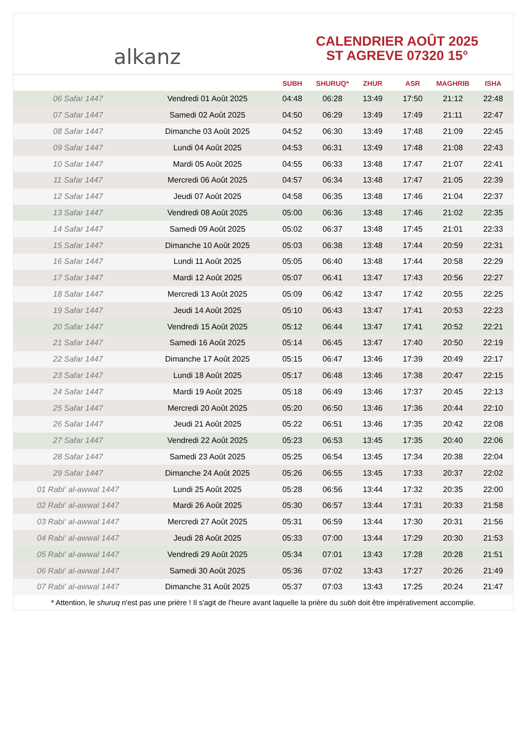alkanz
CALENDRIER AOÛT 2025
ST AGREVE 07320 15°
| | | SUBH | SHURUQ* | ZHUR | ASR | MAGHRIB | ISHA |
| --- | --- | --- | --- | --- | --- | --- | --- |
| 06 Safar 1447 | Vendredi 01 Août 2025 | 04:48 | 06:28 | 13:49 | 17:50 | 21:12 | 22:48 |
| 07 Safar 1447 | Samedi 02 Août 2025 | 04:50 | 06:29 | 13:49 | 17:49 | 21:11 | 22:47 |
| 08 Safar 1447 | Dimanche 03 Août 2025 | 04:52 | 06:30 | 13:49 | 17:48 | 21:09 | 22:45 |
| 09 Safar 1447 | Lundi 04 Août 2025 | 04:53 | 06:31 | 13:49 | 17:48 | 21:08 | 22:43 |
| 10 Safar 1447 | Mardi 05 Août 2025 | 04:55 | 06:33 | 13:48 | 17:47 | 21:07 | 22:41 |
| 11 Safar 1447 | Mercredi 06 Août 2025 | 04:57 | 06:34 | 13:48 | 17:47 | 21:05 | 22:39 |
| 12 Safar 1447 | Jeudi 07 Août 2025 | 04:58 | 06:35 | 13:48 | 17:46 | 21:04 | 22:37 |
| 13 Safar 1447 | Vendredi 08 Août 2025 | 05:00 | 06:36 | 13:48 | 17:46 | 21:02 | 22:35 |
| 14 Safar 1447 | Samedi 09 Août 2025 | 05:02 | 06:37 | 13:48 | 17:45 | 21:01 | 22:33 |
| 15 Safar 1447 | Dimanche 10 Août 2025 | 05:03 | 06:38 | 13:48 | 17:44 | 20:59 | 22:31 |
| 16 Safar 1447 | Lundi 11 Août 2025 | 05:05 | 06:40 | 13:48 | 17:44 | 20:58 | 22:29 |
| 17 Safar 1447 | Mardi 12 Août 2025 | 05:07 | 06:41 | 13:47 | 17:43 | 20:56 | 22:27 |
| 18 Safar 1447 | Mercredi 13 Août 2025 | 05:09 | 06:42 | 13:47 | 17:42 | 20:55 | 22:25 |
| 19 Safar 1447 | Jeudi 14 Août 2025 | 05:10 | 06:43 | 13:47 | 17:41 | 20:53 | 22:23 |
| 20 Safar 1447 | Vendredi 15 Août 2025 | 05:12 | 06:44 | 13:47 | 17:41 | 20:52 | 22:21 |
| 21 Safar 1447 | Samedi 16 Août 2025 | 05:14 | 06:45 | 13:47 | 17:40 | 20:50 | 22:19 |
| 22 Safar 1447 | Dimanche 17 Août 2025 | 05:15 | 06:47 | 13:46 | 17:39 | 20:49 | 22:17 |
| 23 Safar 1447 | Lundi 18 Août 2025 | 05:17 | 06:48 | 13:46 | 17:38 | 20:47 | 22:15 |
| 24 Safar 1447 | Mardi 19 Août 2025 | 05:18 | 06:49 | 13:46 | 17:37 | 20:45 | 22:13 |
| 25 Safar 1447 | Mercredi 20 Août 2025 | 05:20 | 06:50 | 13:46 | 17:36 | 20:44 | 22:10 |
| 26 Safar 1447 | Jeudi 21 Août 2025 | 05:22 | 06:51 | 13:46 | 17:35 | 20:42 | 22:08 |
| 27 Safar 1447 | Vendredi 22 Août 2025 | 05:23 | 06:53 | 13:45 | 17:35 | 20:40 | 22:06 |
| 28 Safar 1447 | Samedi 23 Août 2025 | 05:25 | 06:54 | 13:45 | 17:34 | 20:38 | 22:04 |
| 29 Safar 1447 | Dimanche 24 Août 2025 | 05:26 | 06:55 | 13:45 | 17:33 | 20:37 | 22:02 |
| 01 Rabi‘ al-awwal 1447 | Lundi 25 Août 2025 | 05:28 | 06:56 | 13:44 | 17:32 | 20:35 | 22:00 |
| 02 Rabi‘ al-awwal 1447 | Mardi 26 Août 2025 | 05:30 | 06:57 | 13:44 | 17:31 | 20:33 | 21:58 |
| 03 Rabi‘ al-awwal 1447 | Mercredi 27 Août 2025 | 05:31 | 06:59 | 13:44 | 17:30 | 20:31 | 21:56 |
| 04 Rabi‘ al-awwal 1447 | Jeudi 28 Août 2025 | 05:33 | 07:00 | 13:44 | 17:29 | 20:30 | 21:53 |
| 05 Rabi‘ al-awwal 1447 | Vendredi 29 Août 2025 | 05:34 | 07:01 | 13:43 | 17:28 | 20:28 | 21:51 |
| 06 Rabi‘ al-awwal 1447 | Samedi 30 Août 2025 | 05:36 | 07:02 | 13:43 | 17:27 | 20:26 | 21:49 |
| 07 Rabi‘ al-awwal 1447 | Dimanche 31 Août 2025 | 05:37 | 07:03 | 13:43 | 17:25 | 20:24 | 21:47 |
* Attention, le shuruq n'est pas une prière ! Il s'agit de l'heure avant laquelle la prière du subh doit être impérativement accomplie.